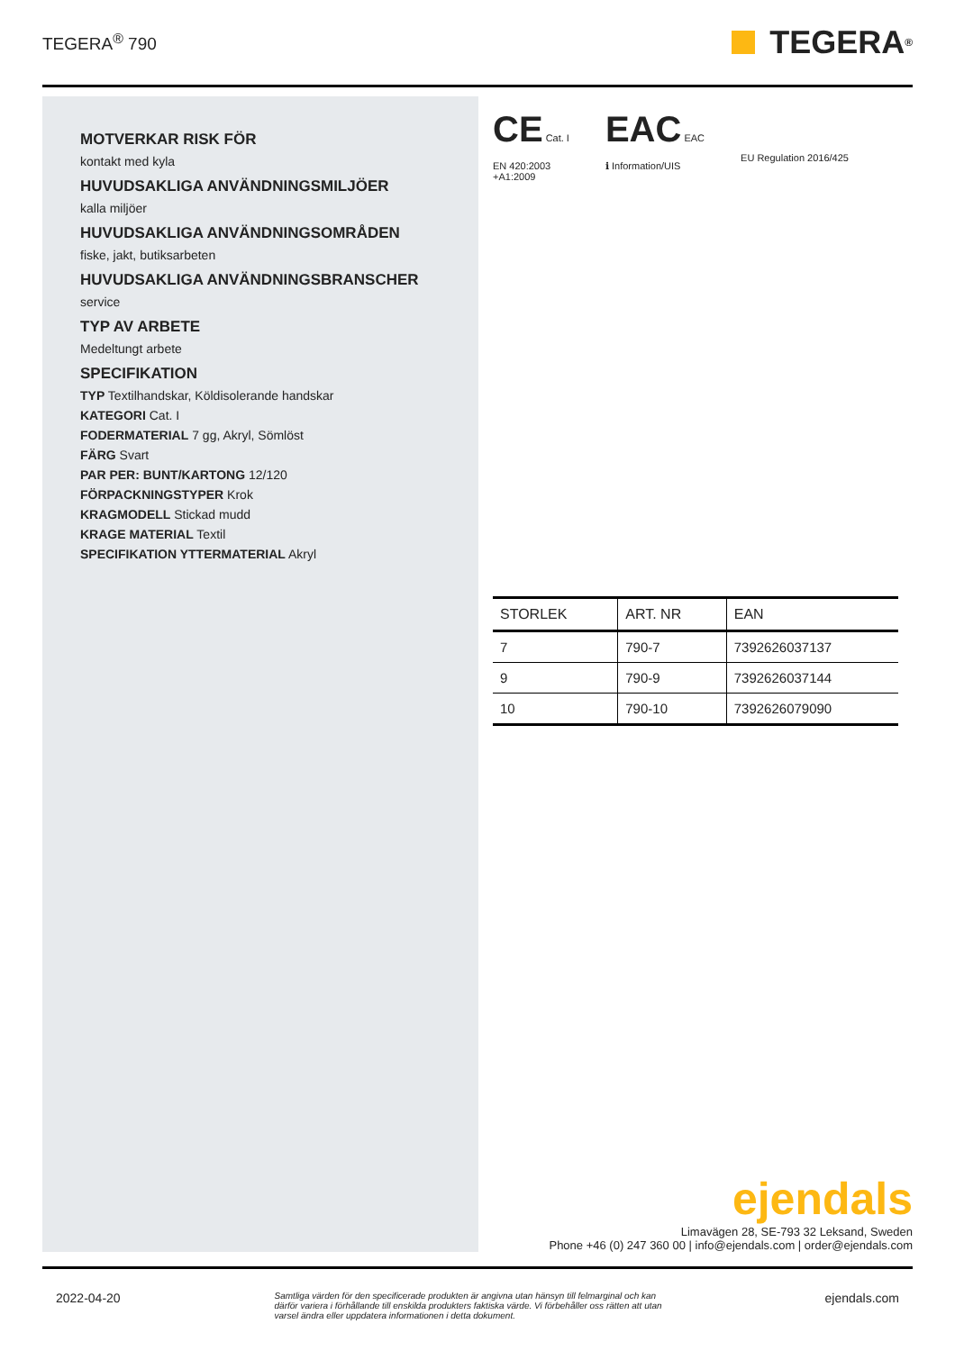TEGERA<sup>®</sup> 790
TEGERA<sup>®</sup>
MOTVERKAR RISK FÖR
kontakt med kyla
HUVUDSAKLIGA ANVÄNDNINGSMILJÖER
kalla miljöer
HUVUDSAKLIGA ANVÄNDNINGSOMRÅDEN
fiske, jakt, butiksarbeten
HUVUDSAKLIGA ANVÄNDNINGSBRANSCHER
service
TYP AV ARBETE
Medeltungt arbete
SPECIFIKATION
TYP Textilhandskar, Köldisolerande handskar
KATEGORI Cat. I
FODERMATERIAL 7 gg, Akryl, Sömlöst
FÄRG Svart
PAR PER: BUNT/KARTONG 12/120
FÖRPACKNINGSTYPER Krok
KRAGMODELL Stickad mudd
KRAGE MATERIAL Textil
SPECIFIKATION YTTERMATERIAL Akryl
CE Cat. I
EN 420:2003
+A1:2009
EAC EAC
ℹ Information/UIS
EU Regulation 2016/425
| STORLEK | ART. NR | EAN |
| --- | --- | --- |
| 7 | 790-7 | 7392626037137 |
| 9 | 790-9 | 7392626037144 |
| 10 | 790-10 | 7392626079090 |
ejendals
Limavägen 28, SE-793 32 Leksand, Sweden
Phone +46 (0) 247 360 00 | info@ejendals.com | order@ejendals.com
2022-04-20 Samtliga värden för den specificerade produkten är angivna utan hänsyn till felmarginal och kan därför variera i förhållande till enskilda produkters faktiska värde. Vi förbehåller oss rätten att utan varsel ändra eller uppdatera informationen i detta dokument. ejendals.com